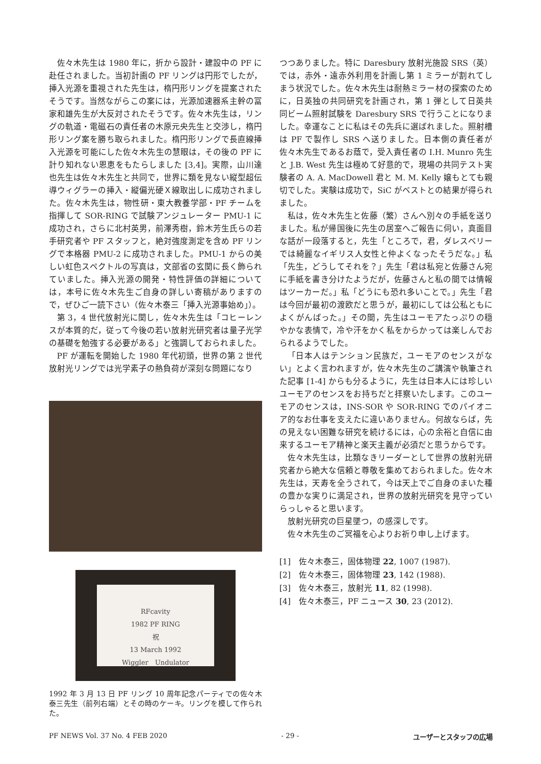佐々木先生は 1980 年に，折から設計・建設中の PF に赴任されました。当初計画の PF リングは円形でしたが，挿入光源を重視された先生は，楕円形リングを提案されたそうです。当然ながらこの案には，光源加速器系主幹の冨家和雄先生が大反対されたそうです。佐々木先生は，リングの軌道・電磁石の責任者の木原元央先生と交渉し，楕円形リング案を勝ち取られました。楕円形リングで長直線挿入光源を可能にした佐々木先生の慧眼は，その後の PF に計り知れない恩恵をもたらしました [3,4]。実際，山川達也先生は佐々木先生と共同で，世界に類を見ない縦型超伝導ウィグラーの挿入・縦偏光硬Ｘ線取出しに成功されました。佐々木先生は，物性研・東大教養学部・PF チームを指揮して SOR-RING で試験アンジュレーター PMU-1 に成功され，さらに北村英男，前澤秀樹，鈴木芳生氏らの若手研究者や PF スタッフと，絶対強度測定を含め PF リングで本格器 PMU-2 に成功されました。PMU-1 からの美しい虹色スペクトルの写真は，文部省の玄関に長く飾られていました。挿入光源の開発・特性評価の詳細については，本号に佐々木先生ご自身の詳しい寄稿がありますので，ぜひご一読下さい（佐々木泰三「挿入光源事始め」）。
第 3，4 世代放射光に関し，佐々木先生は「コヒーレンスが本質的だ，従って今後の若い放射光研究者は量子光学の基礎を勉強する必要がある」と強調しておられました。
PF が運転を開始した 1980 年代初頭，世界の第 2 世代放射光リングでは光学素子の熱負荷が深刻な問題になり
RFcavity
1982 PF RING
祝
13 March 1992
Wiggler　Undulator
1992 年 3 月 13 日 PF リング 10 周年記念パーティでの佐々木泰三先生（前列右端）とその時のケーキ。リングを模して作られた。
つつありました。特に Daresbury 放射光施設 SRS（英）では，赤外・遠赤外利用を計画し第 1 ミラーが割れてしまう状況でした。佐々木先生は耐熱ミラー材の探索のために，日英独の共同研究を計画され，第 1 弾として日英共同ビーム照射試験を Daresbury SRS で行うことになりました。幸運なことに私はその先兵に選ばれました。照射槽は PF で製作し SRS へ送りました。日本側の責任者が佐々木先生であるお蔭で，受入責任者の I.H. Munro 先生と J.B. West 先生は極めて好意的で，現場の共同テスト実験者の A. A. MacDowell 君と M. M. Kelly 嬢もとても親切でした。実験は成功で，SiC がベストとの結果が得られました。
私は，佐々木先生と佐藤（繁）さんへ別々の手紙を送りました。私が帰国後に先生の居室へご報告に伺い，真面目な話が一段落すると，先生「ところで，君，ダレスベリーでは綺麗なイギリス人女性と仲よくなったそうだな。」私「先生，どうしてそれを？」先生「君は私宛と佐藤さん宛に手紙を書き分けたようだが，佐藤さんと私の間では情報はツーカーだ。」私「どうにも恐れ多いことで。」先生「君は今回が最初の渡欧だと思うが，最初にしては公私ともによくがんばった。」その間，先生はユーモアたっぷりの穏やかな表情で，冷や汗をかく私をからかっては楽しんでおられるようでした。
「日本人はテンション民族だ，ユーモアのセンスがない」とよく言われますが，佐々木先生のご講演や執筆された記事 [1-4] からも分るように，先生は日本人には珍しいユーモアのセンスをお持ちだと拝察いたします。このユーモアのセンスは，INS-SOR や SOR-RING でのパイオニア的なお仕事を支えたに違いありません。何故ならば，先の見えない困難な研究を続けるには，心の余裕と自信に由来するユーモア精神と楽天主義が必須だと思うからです。
佐々木先生は，比類なきリーダーとして世界の放射光研究者から絶大な信頼と尊敬を集めておられました。佐々木先生は，天寿を全うされて，今は天上でご自身のまいた種の豊かな実りに満足され，世界の放射光研究を見守っていらっしゃると思います。
放射光研究の巨星墜つ，の感深しです。
佐々木先生のご冥福を心よりお祈り申し上げます。
[1]　佐々木泰三，固体物理 22, 1007 (1987).
[2]　佐々木泰三，固体物理 23, 142 (1988).
[3]　佐々木泰三，放射光 11, 82 (1998).
[4]　佐々木泰三，PF ニュース 30, 23 (2012).
PF NEWS Vol. 37 No. 4 FEB 2020 - 29 - ユーザーとスタッフの広場